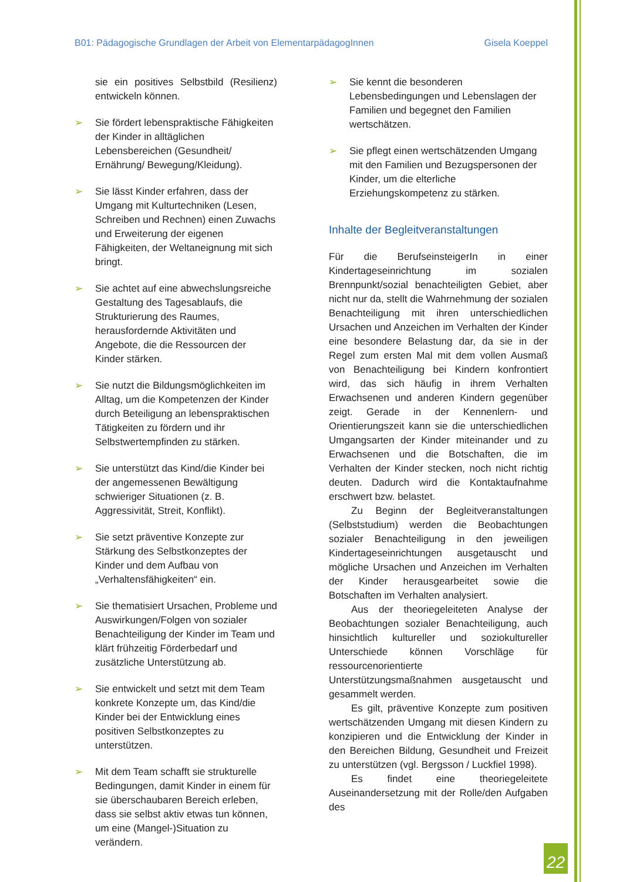B01: Pädagogische Grundlagen der Arbeit von ElementarpädagogInnen Gisela Koeppel
sie ein positives Selbstbild (Resilienz) entwickeln können.
➢ Sie fördert lebenspraktische Fähigkeiten der Kinder in alltäglichen Lebensbereichen (Gesundheit/ Ernährung/ Bewegung/Kleidung).
➢ Sie lässt Kinder erfahren, dass der Umgang mit Kulturtechniken (Lesen, Schreiben und Rechnen) einen Zuwachs und Erweiterung der eigenen Fähigkeiten, der Weltaneignung mit sich bringt.
➢ Sie achtet auf eine abwechslungsreiche Gestaltung des Tagesablaufs, die Strukturierung des Raumes, herausfordernde Aktivitäten und Angebote, die die Ressourcen der Kinder stärken.
➢ Sie nutzt die Bildungsmöglichkeiten im Alltag, um die Kompetenzen der Kinder durch Beteiligung an lebenspraktischen Tätigkeiten zu fördern und ihr Selbstwertempfinden zu stärken.
➢ Sie unterstützt das Kind/die Kinder bei der angemessenen Bewältigung schwieriger Situationen (z. B. Aggressivität, Streit, Konflikt).
➢ Sie setzt präventive Konzepte zur Stärkung des Selbstkonzeptes der Kinder und dem Aufbau von „Verhaltensfähigkeiten“ ein.
➢ Sie thematisiert Ursachen, Probleme und Auswirkungen/Folgen von sozialer Benachteiligung der Kinder im Team und klärt frühzeitig Förderbedarf und zusätzliche Unterstützung ab.
➢ Sie entwickelt und setzt mit dem Team konkrete Konzepte um, das Kind/die Kinder bei der Entwicklung eines positiven Selbstkonzeptes zu unterstützen.
➢ Mit dem Team schafft sie strukturelle Bedingungen, damit Kinder in einem für sie überschaubaren Bereich erleben, dass sie selbst aktiv etwas tun können, um eine (Mangel-)Situation zu verändern.
➢ Sie kennt die besonderen Lebensbedingungen und Lebenslagen der Familien und begegnet den Familien wertschätzen.
➢ Sie pflegt einen wertschätzenden Umgang mit den Familien und Bezugspersonen der Kinder, um die elterliche Erziehungskompetenz zu stärken.
Inhalte der Begleitveranstaltungen
Für die BerufseinsteigerIn in einer Kindertageseinrichtung im sozialen Brennpunkt/sozial benachteiligten Gebiet, aber nicht nur da, stellt die Wahrnehmung der sozialen Benachteiligung mit ihren unterschiedlichen Ursachen und Anzeichen im Verhalten der Kinder eine besondere Belastung dar, da sie in der Regel zum ersten Mal mit dem vollen Ausmaß von Benachteiligung bei Kindern konfrontiert wird, das sich häufig in ihrem Verhalten Erwachsenen und anderen Kindern gegenüber zeigt. Gerade in der Kennenlern- und Orientierungszeit kann sie die unterschiedlichen Umgangsarten der Kinder miteinander und zu Erwachsenen und die Botschaften, die im Verhalten der Kinder stecken, noch nicht richtig deuten. Dadurch wird die Kontaktaufnahme erschwert bzw. belastet.
Zu Beginn der Begleitveranstaltungen (Selbststudium) werden die Beobachtungen sozialer Benachteiligung in den jeweiligen Kindertageseinrichtungen ausgetauscht und mögliche Ursachen und Anzeichen im Verhalten der Kinder herausgearbeitet sowie die Botschaften im Verhalten analysiert.
Aus der theoriegeleiteten Analyse der Beobachtungen sozialer Benachteiligung, auch hinsichtlich kultureller und soziokultureller Unterschiede können Vorschläge für ressourcenorientierte Unterstützungsmaßnahmen ausgetauscht und gesammelt werden.
Es gilt, präventive Konzepte zum positiven wertschätzenden Umgang mit diesen Kindern zu konzipieren und die Entwicklung der Kinder in den Bereichen Bildung, Gesundheit und Freizeit zu unterstützen (vgl. Bergsson / Luckfiel 1998).
Es findet eine theoriegeleitete Auseinandersetzung mit der Rolle/den Aufgaben des
22